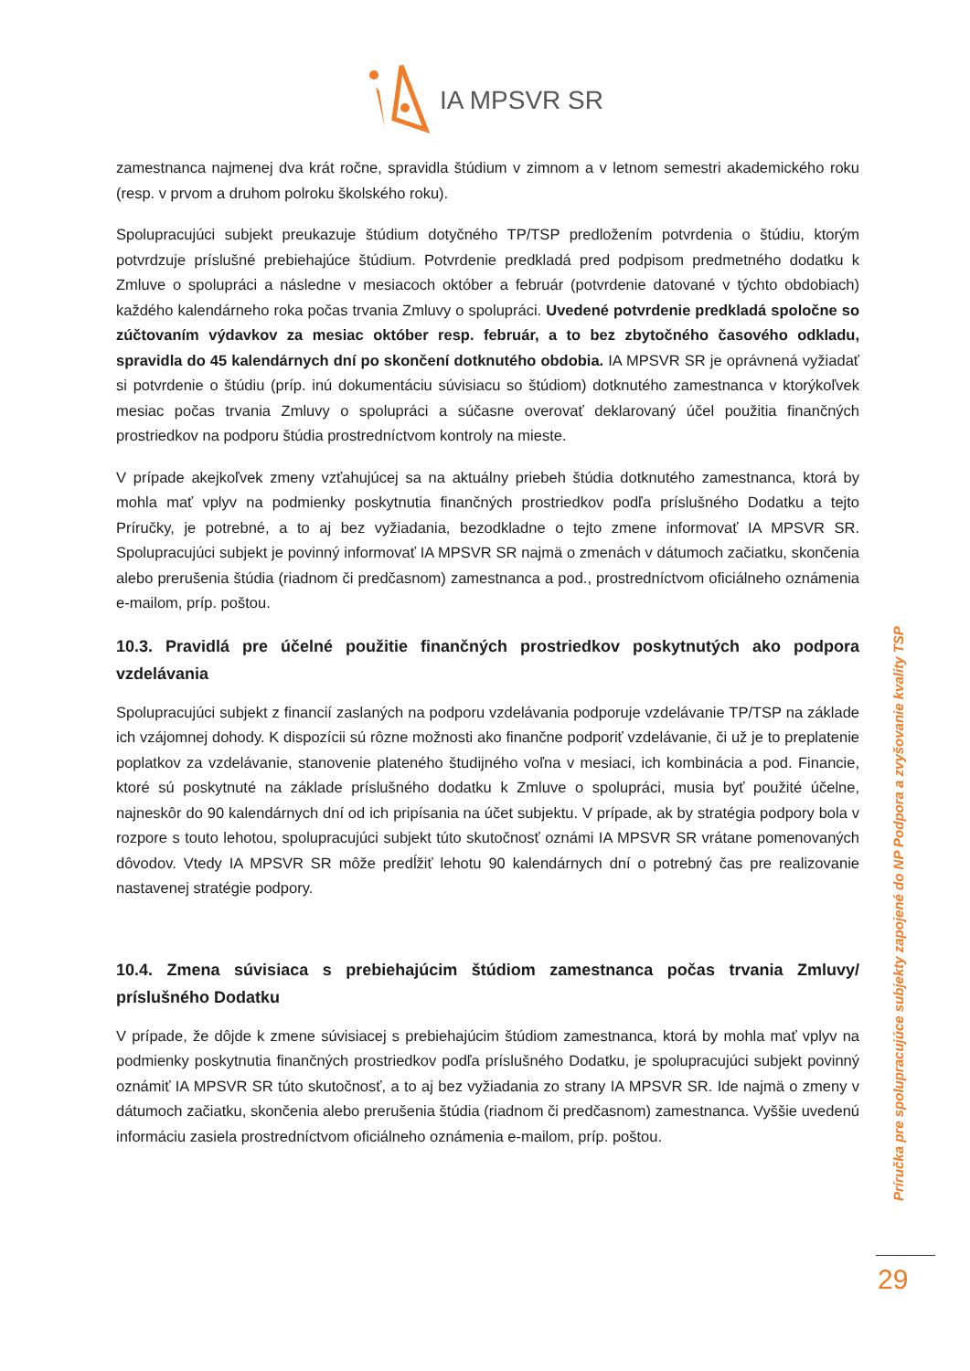IA MPSVR SR
zamestnanca najmenej dva krát ročne, spravidla štúdium v zimnom a v letnom semestri akademického roku (resp. v prvom a druhom polroku školského roku).
Spolupracujúci subjekt preukazuje štúdium dotyčného TP/TSP predložením potvrdenia o štúdiu, ktorým potvrdzuje príslušné prebiehajúce štúdium. Potvrdenie predkladá pred podpisom predmetného dodatku k Zmluve o spolupráci a následne v mesiacoch október a február (potvrdenie datované v týchto obdobiach) každého kalendárneho roka počas trvania Zmluvy o spolupráci. Uvedené potvrdenie predkladá spoločne so zúčtovaním výdavkov za mesiac október resp. február, a to bez zbytočného časového odkladu, spravidla do 45 kalendárnych dní po skončení dotknutého obdobia. IA MPSVR SR je oprávnená vyžiadať si potvrdenie o štúdiu (príp. inú dokumentáciu súvisiacu so štúdiom) dotknutého zamestnanca v ktorýkoľvek mesiac počas trvania Zmluvy o spolupráci a súčasne overovať deklarovaný účel použitia finančných prostriedkov na podporu štúdia prostredníctvom kontroly na mieste.
V prípade akejkoľvek zmeny vzťahujúcej sa na aktuálny priebeh štúdia dotknutého zamestnanca, ktorá by mohla mať vplyv na podmienky poskytnutia finančných prostriedkov podľa príslušného Dodatku a tejto Príručky, je potrebné, a to aj bez vyžiadania, bezodkladne o tejto zmene informovať IA MPSVR SR. Spolupracujúci subjekt je povinný informovať IA MPSVR SR najmä o zmenách v dátumoch začiatku, skončenia alebo prerušenia štúdia (riadnom či predčasnom) zamestnanca a pod., prostredníctvom oficiálneho oznámenia e-mailom, príp. poštou.
10.3. Pravidlá pre účelné použitie finančných prostriedkov poskytnutých ako podpora vzdelávania
Spolupracujúci subjekt z financií zaslaných na podporu vzdelávania podporuje vzdelávanie TP/TSP na základe ich vzájomnej dohody. K dispozícii sú rôzne možnosti ako finančne podporiť vzdelávanie, či už je to preplatenie poplatkov za vzdelávanie, stanovenie plateného študijného voľna v mesiaci, ich kombinácia a pod. Financie, ktoré sú poskytnuté na základe príslušného dodatku k Zmluve o spolupráci, musia byť použité účelne, najneskôr do 90 kalendárnych dní od ich pripísania na účet subjektu. V prípade, ak by stratégia podpory bola v rozpore s touto lehotou, spolupracujúci subjekt túto skutočnosť oznámi IA MPSVR SR vrátane pomenovaných dôvodov. Vtedy IA MPSVR SR môže predĺžiť lehotu 90 kalendárnych dní o potrebný čas pre realizovanie nastavenej stratégie podpory.
10.4. Zmena súvisiaca s prebiehajúcim štúdiom zamestnanca počas trvania Zmluvy/ príslušného Dodatku
V prípade, že dôjde k zmene súvisiacej s prebiehajúcim štúdiom zamestnanca, ktorá by mohla mať vplyv na podmienky poskytnutia finančných prostriedkov podľa príslušného Dodatku, je spolupracujúci subjekt povinný oznámiť IA MPSVR SR túto skutočnosť, a to aj bez vyžiadania zo strany IA MPSVR SR. Ide najmä o zmeny v dátumoch začiatku, skončenia alebo prerušenia štúdia (riadnom či predčasnom) zamestnanca. Vyššie uvedenú informáciu zasiela prostredníctvom oficiálneho oznámenia e-mailom, príp. poštou.
Príručka pre spolupracujúce subjekty zapojené do NP Podpora a zvyšovanie kvality TSP
29